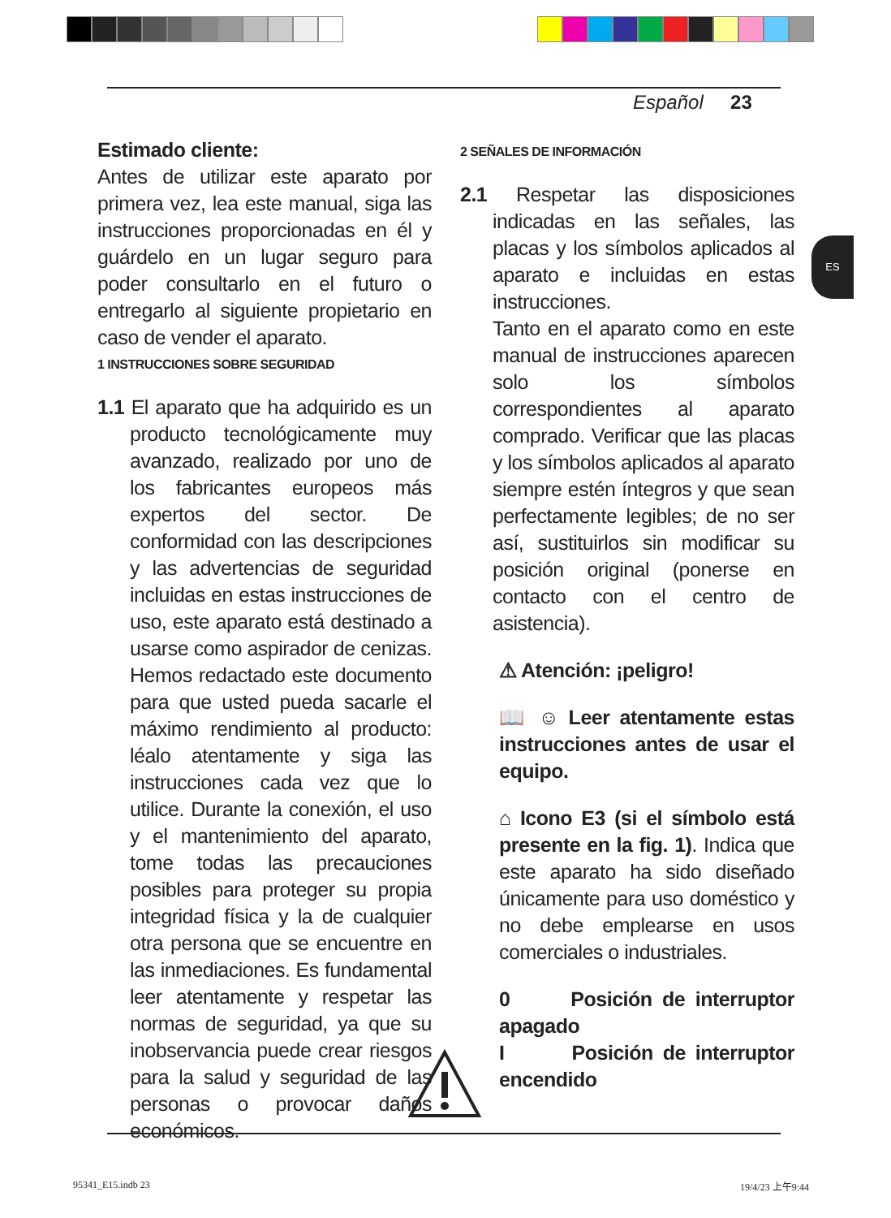Español 23
ES
Estimado cliente:
Antes de utilizar este aparato por primera vez, lea este manual, siga las instrucciones proporcionadas en él y guárdelo en un lugar seguro para poder consultarlo en el futuro o entregarlo al siguiente propietario en caso de vender el aparato.
1 INSTRUCCIONES SOBRE SEGURIDAD
1.1 El aparato que ha adquirido es un producto tecnológicamente muy avanzado, realizado por uno de los fabricantes europeos más expertos del sector. De conformidad con las descripciones y las advertencias de seguridad incluidas en estas instrucciones de uso, este aparato está destinado a usarse como aspirador de cenizas. Hemos redactado este documento para que usted pueda sacarle el máximo rendimiento al producto: léalo atentamente y siga las instrucciones cada vez que lo utilice. Durante la conexión, el uso y el mantenimiento del aparato, tome todas las precauciones posibles para proteger su propia integridad física y la de cualquier otra persona que se encuentre en las inmediaciones. Es fundamental leer atentamente y respetar las normas de seguridad, ya que su inobservancia puede crear riesgos para la salud y seguridad de las personas o provocar daños económicos.
2 SEÑALES DE INFORMACIÓN
2.1 Respetar las disposiciones indicadas en las señales, las placas y los símbolos aplicados al aparato e incluidas en estas instrucciones.
Tanto en el aparato como en este manual de instrucciones aparecen solo los símbolos correspondientes al aparato comprado. Verificar que las placas y los símbolos aplicados al aparato siempre estén íntegros y que sean perfectamente legibles; de no ser así, sustituirlos sin modificar su posición original (ponerse en contacto con el centro de asistencia).
⚠ Atención: ¡peligro!
📖 ☺ Leer atentamente estas instrucciones antes de usar el equipo.
⌂ Icono E3 (si el símbolo está presente en la fig. 1). Indica que este aparato ha sido diseñado únicamente para uso doméstico y no debe emplearse en usos comerciales o industriales.
0 Posición de interruptor apagado
I Posición de interruptor encendido
95341_E15.indb 23 19/4/23 上午9:44